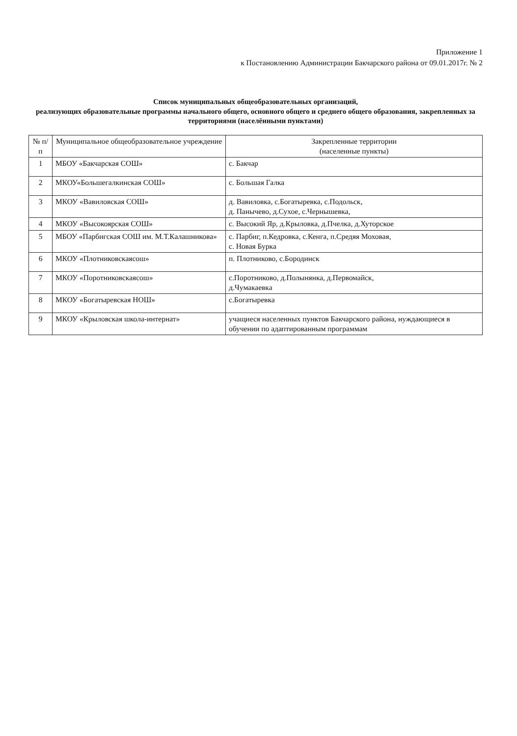Приложение 1
к Постановлению Администрации Бакчарского района от 09.01.2017г. № 2
Список муниципальных общеобразовательных организаций,
реализующих образовательные программы начального общего, основного общего и среднего общего образования, закрепленных за территориями (населёнными пунктами)
| № п/п | Муниципальное общеобразовательное учреждение | Закрепленные территории (населенные пункты) |
| --- | --- | --- |
| 1 | МБОУ «Бакчарская СОШ» | с. Бакчар |
| 2 | МКОУ«Большегалкинская СОШ» | с. Большая Галка |
| 3 | МКОУ «Вавиловская СОШ» | д. Вавиловка, с.Богатыревка, с.Подольск, д. Панычево, д.Сухое, с.Чернышевка, |
| 4 | МКОУ «Высокоярская СОШ» | с. Высокий Яр, д.Крыловка, д.Пчелка, д.Хуторское |
| 5 | МБОУ «Парбигская СОШ им. М.Т.Калашникова» | с. Парбиг, п.Кедровка, с.Кенга, п.Средяя Моховая, с. Новая Бурка |
| 6 | МКОУ «Плотниковскаясош» | п. Плотниково, с.Бородинск |
| 7 | МКОУ «Поротниковскаясош» | с.Поротниково, д.Полынянка, д.Первомайск, д.Чумакаевка |
| 8 | МКОУ «Богатыревская НОШ» | с.Богатыревка |
| 9 | МКОУ «Крыловская школа-интернат» | учащиеся населенных пунктов Бакчарского района, нуждающиеся в обучении по адаптированным программам |